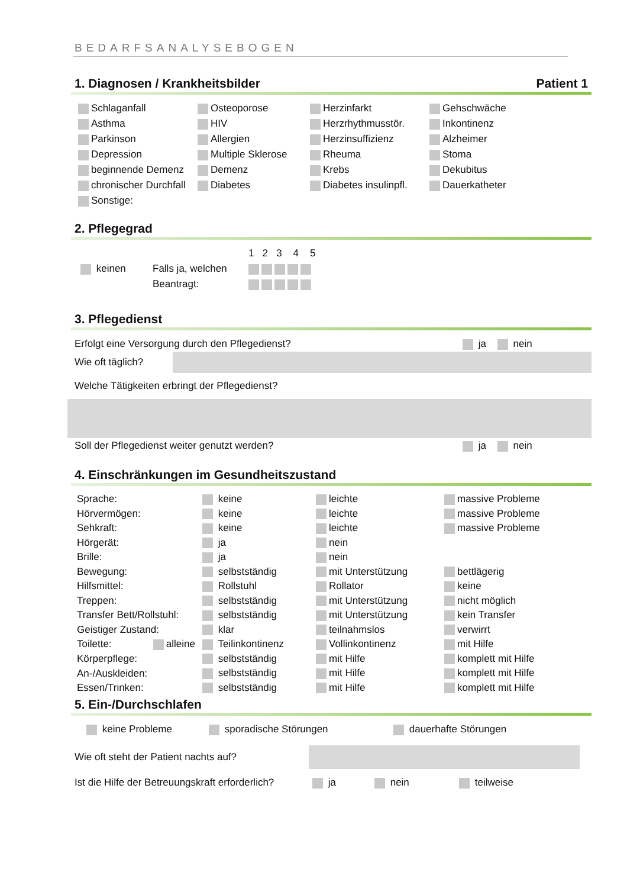BEDARFSANALYSEBOGEN
1. Diagnosen / Krankheitsbilder Patient 1
| Schlaganfall | Osteoporose | Herzinfarkt | Gehschwäche |
| Asthma | HIV | Herzrhythmusstör. | Inkontinenz |
| Parkinson | Allergien | Herzinsuffizienz | Alzheimer |
| Depression | Multiple Sklerose | Rheuma | Stoma |
| beginnende Demenz | Demenz | Krebs | Dekubitus |
| chronischer Durchfall | Diabetes | Diabetes insulinpfl. | Dauerkatheter |
| Sonstige: | | | |
2. Pflegegrad
| | | 1 2 3 4 5 |
| keinen | Falls ja, welchen | |
| | Beantragt: | |
3. Pflegedienst
| Erfolgt eine Versorgung durch den Pflegedienst? | ja nein | |
| Wie oft täglich? | |
Welche Tätigkeiten erbringt der Pflegedienst?
| Soll der Pflegedienst weiter genutzt werden? | ja nein | |
4. Einschränkungen im Gesundheitszustand
| Sprache: | keine | leichte | massive Probleme |
| Hörvermögen: | keine | leichte | massive Probleme |
| Sehkraft: | keine | leichte | massive Probleme |
| Hörgerät: | ja | nein | |
| Brille: | ja | nein | |
| Bewegung: | selbstständig | mit Unterstützung | bettlägerig |
| Hilfsmittel: | Rollstuhl | Rollator | keine |
| Treppen: | selbstständig | mit Unterstützung | nicht möglich |
| Transfer Bett/Rollstuhl: | selbstständig | mit Unterstützung | kein Transfer |
| Geistiger Zustand: | klar | teilnahmslos | verwirrt |
| Toilette: alleine | Teilinkontinenz | Vollinkontinenz | mit Hilfe |
| Körperpflege: | selbstständig | mit Hilfe | komplett mit Hilfe |
| An-/Auskleiden: | selbstständig | mit Hilfe | komplett mit Hilfe |
| Essen/Trinken: | selbstständig | mit Hilfe | komplett mit Hilfe |
5. Ein-/Durchschlafen
| keine Probleme | sporadische Störungen | dauerhafte Störungen |
| Wie oft steht der Patient nachts auf? | |
| Ist die Hilfe der Betreuungskraft erforderlich? | ja | nein | teilweise |